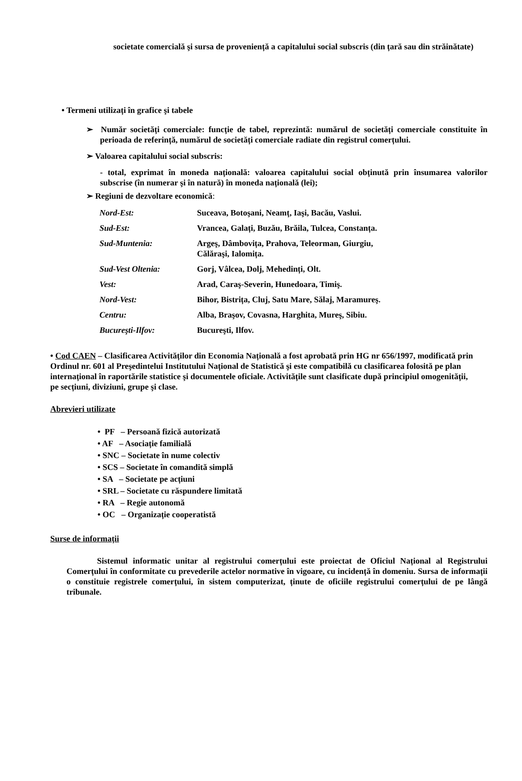societate comercială şi sursa de proveniență a capitalului social subscris (din țară sau din străinătate)
• Termeni utilizați în grafice şi tabele
➢ Număr societăți comerciale: funcție de tabel, reprezintă: numărul de societăți comerciale constituite în perioada de referință, numărul de societăți comerciale radiate din registrul comerțului.
➢ Valoarea capitalului social subscris:
- total, exprimat în moneda națională: valoarea capitalului social obținută prin însumarea valorilor subscrise (în numerar şi în natură) în moneda națională (lei);
➢ Regiuni de dezvoltare economică:
| Nord-Est: | Suceava, Botoşani, Neamț, Iaşi, Bacău, Vaslui. |
| Sud-Est: | Vrancea, Galați, Buzău, Brăila, Tulcea, Constanța. |
| Sud-Muntenia: | Argeş, Dâmbovița, Prahova, Teleorman, Giurgiu, Călăraşi, Ialomița. |
| Sud-Vest Oltenia: | Gorj, Vâlcea, Dolj, Mehedinți, Olt. |
| Vest: | Arad, Caraş-Severin, Hunedoara, Timiş. |
| Nord-Vest: | Bihor, Bistrița, Cluj, Satu Mare, Sălaj, Maramureş. |
| Centru: | Alba, Braşov, Covasna, Harghita, Mureş, Sibiu. |
| Bucureşti-Ilfov: | Bucureşti, Ilfov. |
• Cod CAEN – Clasificarea Activităților din Economia Națională a fost aprobată prin HG nr 656/1997, modificată prin Ordinul nr. 601 al Preşedintelui Institutului Național de Statistică şi este compatibilă cu clasificarea folosită pe plan internațional în raportările statistice şi documentele oficiale. Activitățile sunt clasificate după principiul omogenității, pe secțiuni, diviziuni, grupe şi clase.
Abrevieri utilizate
• PF – Persoană fizică autorizată
• AF – Asociație familială
• SNC – Societate în nume colectiv
• SCS – Societate în comandită simplă
• SA – Societate pe acțiuni
• SRL – Societate cu răspundere limitată
• RA – Regie autonomă
• OC – Organizație cooperatistă
Surse de informații
Sistemul informatic unitar al registrului comerțului este proiectat de Oficiul Național al Registrului Comerțului în conformitate cu prevederile actelor normative în vigoare, cu incidență în domeniu. Sursa de informații o constituie registrele comerțului, în sistem computerizat, ținute de oficiile registrului comerțului de pe lângă tribunale.